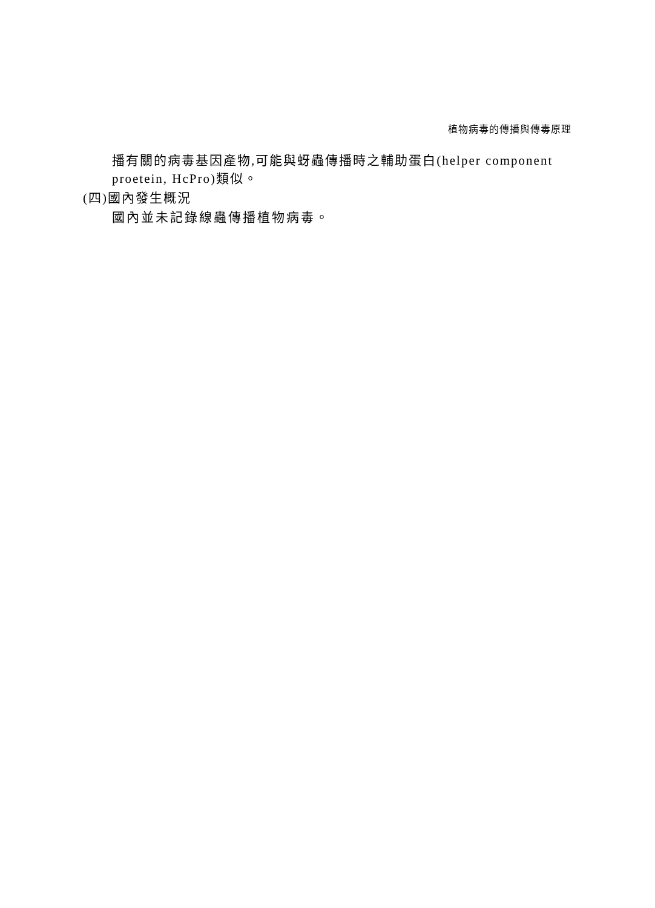植物病毒的傳播與傳毒原理
播有關的病毒基因產物,可能與蚜蟲傳播時之輔助蛋白(helper component proetein, HcPro)類似。
(四)國內發生概況
國內並未記錄線蟲傳播植物病毒。